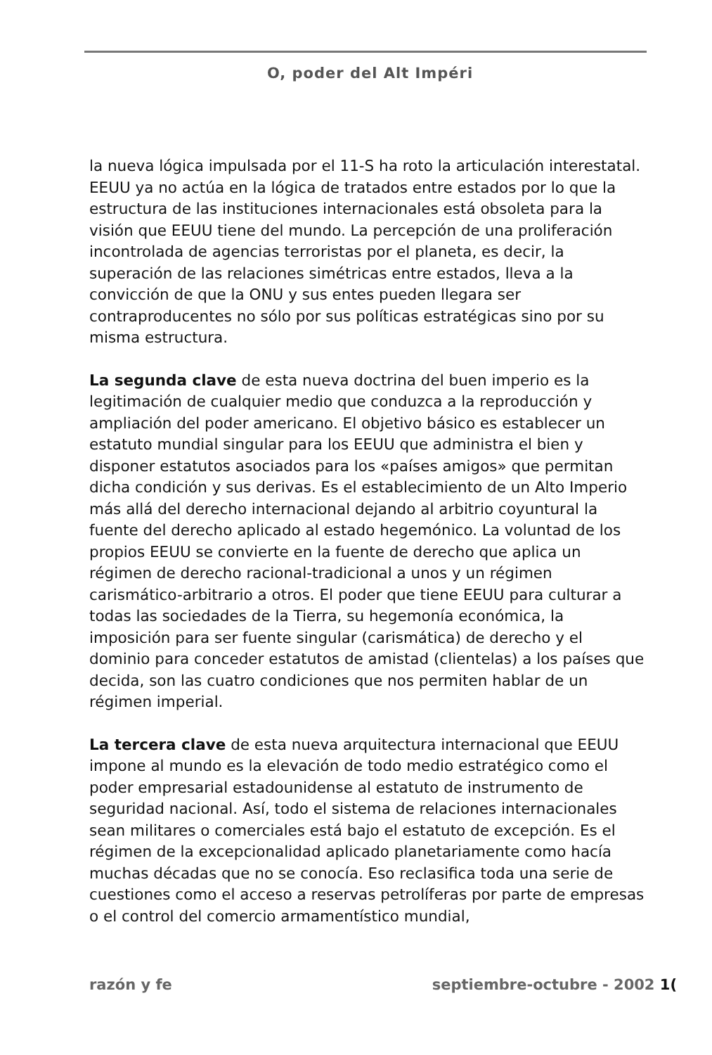O, poder del Alt Impéri
la nueva lógica impulsada por el 11-S ha roto la articulación interestatal. EEUU ya no actúa en la lógica de tratados entre estados por lo que la estructura de las instituciones internacionales está obsoleta para la visión que EEUU tiene del mundo. La percepción de una proliferación incontrolada de agencias terroristas por el planeta, es decir, la superación de las relaciones simétricas entre estados, lleva a la convicción de que la ONU y sus entes pueden llegara ser contraproducentes no sólo por sus políticas estratégicas sino por su misma estructura.
La segunda clave de esta nueva doctrina del buen imperio es la legitimación de cualquier medio que conduzca a la reproducción y ampliación del poder americano. El objetivo básico es establecer un estatuto mundial singular para los EEUU que administra el bien y disponer estatutos asociados para los «países amigos» que permitan dicha condición y sus derivas. Es el establecimiento de un Alto Imperio más allá del derecho internacional dejando al arbitrio coyuntural la fuente del derecho aplicado al estado hegemónico. La voluntad de los propios EEUU se convierte en la fuente de derecho que aplica un régimen de derecho racional-tradicional a unos y un régimen carismático-arbitrario a otros. El poder que tiene EEUU para culturar a todas las sociedades de la Tierra, su hegemonía económica, la imposición para ser fuente singular (carismática) de derecho y el dominio para conceder estatutos de amistad (clientelas) a los países que decida, son las cuatro condiciones que nos permiten hablar de un régimen imperial.
La tercera clave de esta nueva arquitectura internacional que EEUU impone al mundo es la elevación de todo medio estratégico como el poder empresarial estadounidense al estatuto de instrumento de seguridad nacional. Así, todo el sistema de relaciones internacionales sean militares o comerciales está bajo el estatuto de excepción. Es el régimen de la excepcionalidad aplicado planetariamente como hacía muchas décadas que no se conocía. Eso reclasifica toda una serie de cuestiones como el acceso a reservas petrolíferas por parte de empresas o el control del comercio armamentístico mundial,
razón y fe septiembre-octubre - 2002 1(